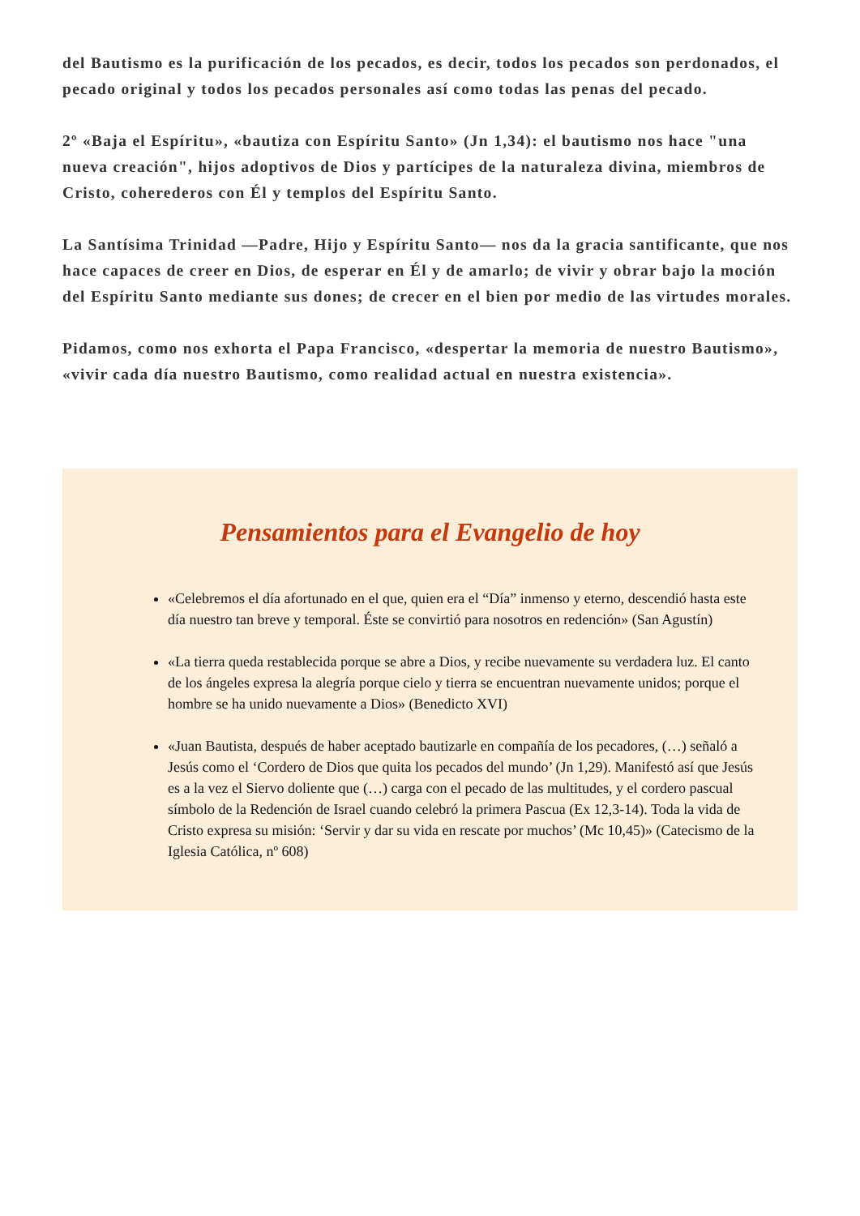del Bautismo es la purificación de los pecados, es decir, todos los pecados son perdonados, el pecado original y todos los pecados personales así como todas las penas del pecado.
2º «Baja el Espíritu», «bautiza con Espíritu Santo» (Jn 1,34): el bautismo nos hace "una nueva creación", hijos adoptivos de Dios y partícipes de la naturaleza divina, miembros de Cristo, coherederos con Él y templos del Espíritu Santo.
La Santísima Trinidad —Padre, Hijo y Espíritu Santo— nos da la gracia santificante, que nos hace capaces de creer en Dios, de esperar en Él y de amarlo; de vivir y obrar bajo la moción del Espíritu Santo mediante sus dones; de crecer en el bien por medio de las virtudes morales.
Pidamos, como nos exhorta el Papa Francisco, «despertar la memoria de nuestro Bautismo», «vivir cada día nuestro Bautismo, como realidad actual en nuestra existencia».
Pensamientos para el Evangelio de hoy
«Celebremos el día afortunado en el que, quien era el “Día” inmenso y eterno, descendió hasta este día nuestro tan breve y temporal. Éste se convirtió para nosotros en redención» (San Agustín)
«La tierra queda restablecida porque se abre a Dios, y recibe nuevamente su verdadera luz. El canto de los ángeles expresa la alegría porque cielo y tierra se encuentran nuevamente unidos; porque el hombre se ha unido nuevamente a Dios» (Benedicto XVI)
«Juan Bautista, después de haber aceptado bautizarle en compañía de los pecadores, (…) señaló a Jesús como el ‘Cordero de Dios que quita los pecados del mundo’ (Jn 1,29). Manifestó así que Jesús es a la vez el Siervo doliente que (…) carga con el pecado de las multitudes, y el cordero pascual símbolo de la Redención de Israel cuando celebró la primera Pascua (Ex 12,3-14). Toda la vida de Cristo expresa su misión: ‘Servir y dar su vida en rescate por muchos’ (Mc 10,45)» (Catecismo de la Iglesia Católica, nº 608)